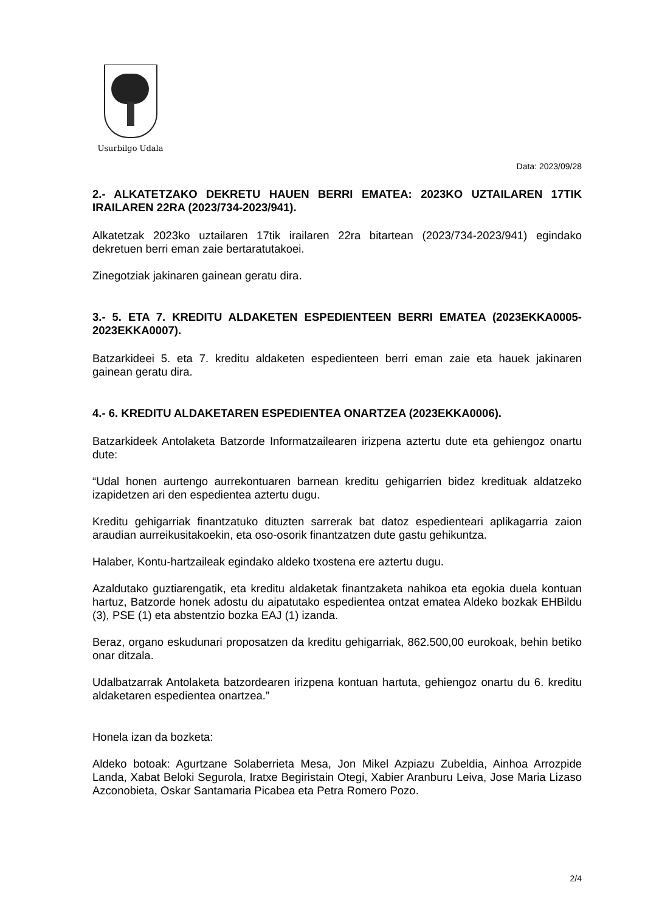Usurbilgo Udala
Data: 2023/09/28
2.- ALKATETZAKO DEKRETU HAUEN BERRI EMATEA: 2023KO UZTAILAREN 17TIK IRAILAREN 22RA (2023/734-2023/941).
Alkatetzak 2023ko uztailaren 17tik irailaren 22ra bitartean (2023/734-2023/941) egindako dekretuen berri eman zaie bertaratutakoei.
Zinegotziak jakinaren gainean geratu dira.
3.- 5. ETA 7. KREDITU ALDAKETEN ESPEDIENTEEN BERRI EMATEA (2023EKKA0005-2023EKKA0007).
Batzarkideei 5. eta 7. kreditu aldaketen espedienteen berri eman zaie eta hauek jakinaren gainean geratu dira.
4.- 6. KREDITU ALDAKETAREN ESPEDIENTEA ONARTZEA (2023EKKA0006).
Batzarkideek Antolaketa Batzorde Informatzailearen irizpena aztertu dute eta gehiengoz onartu dute:
“Udal honen aurtengo aurrekontuaren barnean kreditu gehigarrien bidez kredituak aldatzeko izapidetzen ari den espedientea aztertu dugu.
Kreditu gehigarriak finantzatuko dituzten sarrerak bat datoz espedienteari aplikagarria zaion araudian aurreikusitakoekin, eta oso-osorik finantzatzen dute gastu gehikuntza.
Halaber, Kontu-hartzaileak egindako aldeko txostena ere aztertu dugu.
Azaldutako guztiarengatik, eta kreditu aldaketak finantzaketa nahikoa eta egokia duela kontuan hartuz, Batzorde honek adostu du aipatutako espedientea ontzat ematea Aldeko bozkak EHBildu (3), PSE (1) eta abstentzio bozka EAJ (1) izanda.
Beraz, organo eskudunari proposatzen da kreditu gehigarriak, 862.500,00 eurokoak, behin betiko onar ditzala.
Udalbatzarrak Antolaketa batzordearen irizpena kontuan hartuta, gehiengoz onartu du 6. kreditu aldaketaren espedientea onartzea.”
Honela izan da bozketa:
Aldeko botoak: Agurtzane Solaberrieta Mesa, Jon Mikel Azpiazu Zubeldia, Ainhoa Arrozpide Landa, Xabat Beloki Segurola, Iratxe Begiristain Otegi, Xabier Aranburu Leiva, Jose Maria Lizaso Azconobieta, Oskar Santamaria Picabea eta Petra Romero Pozo.
2/4